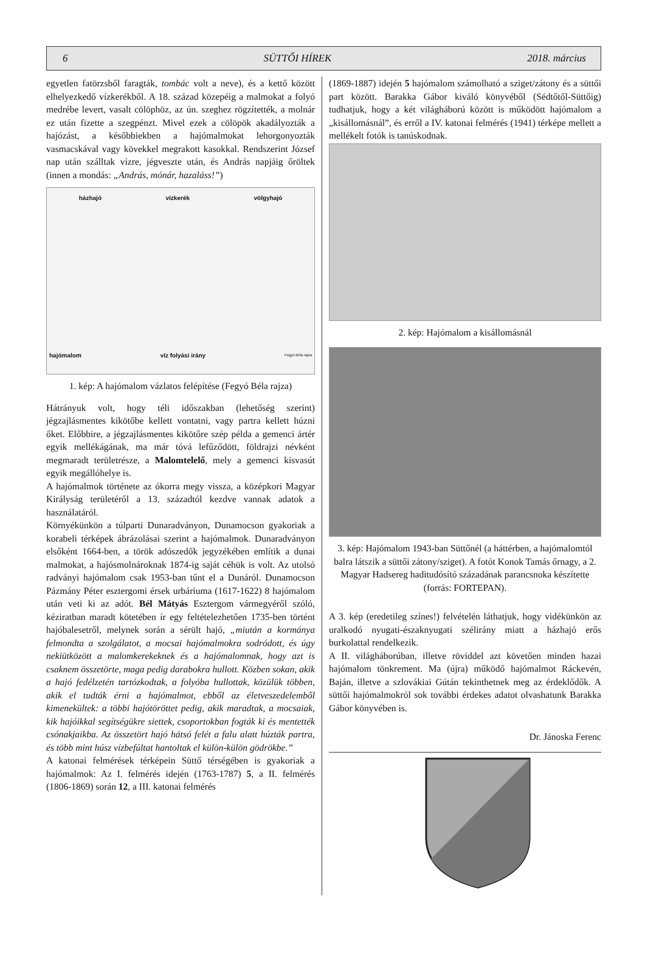6 SÜTTŐI HÍREK 2018. március
egyetlen fatörzsből faragták, tombác volt a neve), és a kettő között elhelyezkedő vízkerékből. A 18. század közepéig a malmokat a folyó medrébe levert, vasalt cölöphöz, az ún. szeghez rögzítették, a molnár ez után fizette a szegpénzt. Mivel ezek a cölöpök akadályozták a hajózást, a későbbiekben a hajómalmokat lehorgonyozták vasmacskával vagy kövekkel megrakott kasokkal. Rendszerint József nap után szálltak vízre, jégveszte után, és András napjáig őröltek (innen a mondás: „András, mónár, hazaláss!”)
házhajó vízkerék völgyhajó
hajómalom víz folyási irány Fegyó Béla rajza
1. kép: A hajómalom vázlatos felépítése (Fegyó Béla rajza)
Hátrányuk volt, hogy téli időszakban (lehetőség szerint) jégzajlásmentes kikötőbe kellett vontatni, vagy partra kellett húzni őket. Előbbire, a jégzajlásmentes kikötőre szép példa a gemenci ártér egyik mellékágának, ma már tóvá lefűződött, földrajzi névként megmaradt területrésze, a Malomtelelő, mely a gemenci kisvasút egyik megállóhelye is.
A hajómalmok története az ókorra megy vissza, a középkori Magyar Királyság területéről a 13. századtól kezdve vannak adatok a használatáról.
Környékünkön a túlparti Dunaradványon, Dunamocson gyakoriak a korabeli térképek ábrázolásai szerint a hajómalmok. Dunaradványon elsőként 1664-ben, a török adószedők jegyzékében említik a dunai malmokat, a hajósmolnároknak 1874-ig saját céhük is volt. Az utolsó radványi hajómalom csak 1953-ban tűnt el a Dunáról. Dunamocson Pázmány Péter esztergomi érsek urbáriuma (1617-1622) 8 hajómalom után veti ki az adót. Bél Mátyás Esztergom vármegyéről szóló, kéziratban maradt kötetében ír egy feltételezhetően 1735-ben történt hajóbalesetről, melynek során a sérült hajó, „miután a kormánya felmondta a szolgálatot, a mocsai hajómalmokra sodródott, és úgy nekiütközött a malomkerekeknek és a hajómalomnak, hogy azt is csaknem összetörte, maga pedig darabokra hullott. Közben sokan, akik a hajó fedélzetén tartózkodtak, a folyóba hullottak, közülük többen, akik el tudták érni a hajómalmot, ebből az életveszedelemből kimenekültek: a többi hajótöröttet pedig, akik maradtak, a mocsaiak, kik hajóikkal segítségükre siettek, csoportokban fogták ki és mentették csónakjaikba. Az összetört hajó hátsó felét a falu alatt húzták partra, és több mint húsz vízbefúltat hantoltak el külön-külön gödrökbe.”
A katonai felmérések térképein Süttő térségében is gyakoriak a hajómalmok: Az I. felmérés idején (1763-1787) 5, a II. felmérés (1806-1869) során 12, a III. katonai felmérés
(1869-1887) idején 5 hajómalom számolható a sziget/zátony és a süttői part között. Barakka Gábor kiváló könyvéből (Sédtőtől-Süttőig) tudhatjuk, hogy a két világháború között is működött hajómalom a „kisállomásnál”, és erről a IV. katonai felmérés (1941) térképe mellett a mellékelt fotók is tanúskodnak.
2. kép: Hajómalom a kisállomásnál
3. kép: Hajómalom 1943-ban Süttőnél (a háttérben, a hajómalomtól balra látszik a süttői zátony/sziget). A fotót Konok Tamás őrnagy, a 2. Magyar Hadsereg haditudósító századának parancsnoka készítette (forrás: FORTEPAN).
A 3. kép (eredetileg színes!) felvételén láthatjuk, hogy vidékünkön az uralkodó nyugati-északnyugati szélirány miatt a házhajó erős burkolattal rendelkezik.
A II. világháborúban, illetve röviddel azt követően minden hazai hajómalom tönkrement. Ma (újra) működő hajómalmot Ráckevén, Baján, illetve a szlovákiai Gútán tekinthetnek meg az érdeklődők. A süttői hajómalmokról sok további érdekes adatot olvashatunk Barakka Gábor könyvében is.
Dr. Jánoska Ferenc